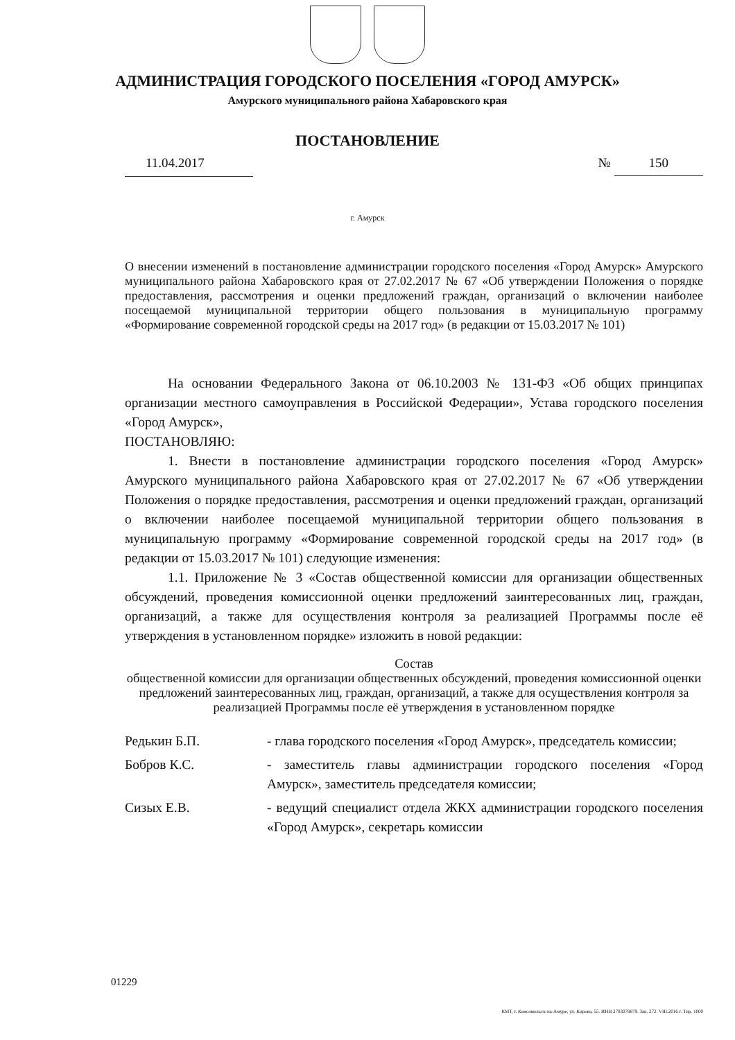АДМИНИСТРАЦИЯ ГОРОДСКОГО ПОСЕЛЕНИЯ «ГОРОД АМУРСК»
Амурского муниципального района Хабаровского края
ПОСТАНОВЛЕНИЕ
11.04.2017 № 150
г. Амурск
О внесении изменений в постановление администрации городского поселения «Город Амурск» Амурского муниципального района Хабаровского края от 27.02.2017 № 67 «Об утверждении Положения о порядке предоставления, рассмотрения и оценки предложений граждан, организаций о включении наиболее посещаемой муниципальной территории общего пользования в муниципальную программу «Формирование современной городской среды на 2017 год» (в редакции от 15.03.2017 № 101)
На основании Федерального Закона от 06.10.2003 № 131-ФЗ «Об общих принципах организации местного самоуправления в Российской Федерации», Устава городского поселения «Город Амурск»,
ПОСТАНОВЛЯЮ:
1. Внести в постановление администрации городского поселения «Город Амурск» Амурского муниципального района Хабаровского края от 27.02.2017 № 67 «Об утверждении Положения о порядке предоставления, рассмотрения и оценки предложений граждан, организаций о включении наиболее посещаемой муниципальной территории общего пользования в муниципальную программу «Формирование современной городской среды на 2017 год» (в редакции от 15.03.2017 № 101) следующие изменения:
1.1. Приложение № 3 «Состав общественной комиссии для организации общественных обсуждений, проведения комиссионной оценки предложений заинтересованных лиц, граждан, организаций, а также для осуществления контроля за реализацией Программы после её утверждения в установленном порядке» изложить в новой редакции:
Состав
общественной комиссии для организации общественных обсуждений, проведения комиссионной оценки предложений заинтересованных лиц, граждан, организаций, а также для осуществления контроля за реализацией Программы после её утверждения в установленном порядке
Редькин Б.П. - глава городского поселения «Город Амурск», председатель комиссии;
Бобров К.С. - заместитель главы администрации городского поселения «Город Амурск», заместитель председателя комиссии;
Сизых Е.В. - ведущий специалист отдела ЖКХ администрации городского поселения «Город Амурск», секретарь комиссии
01229
КМТ, г. Комсомольск-на-Амуре, ул. Кирова, 55. ИНН 2703078879. Зак. 272. VIII.2016 г. Тир. 1000